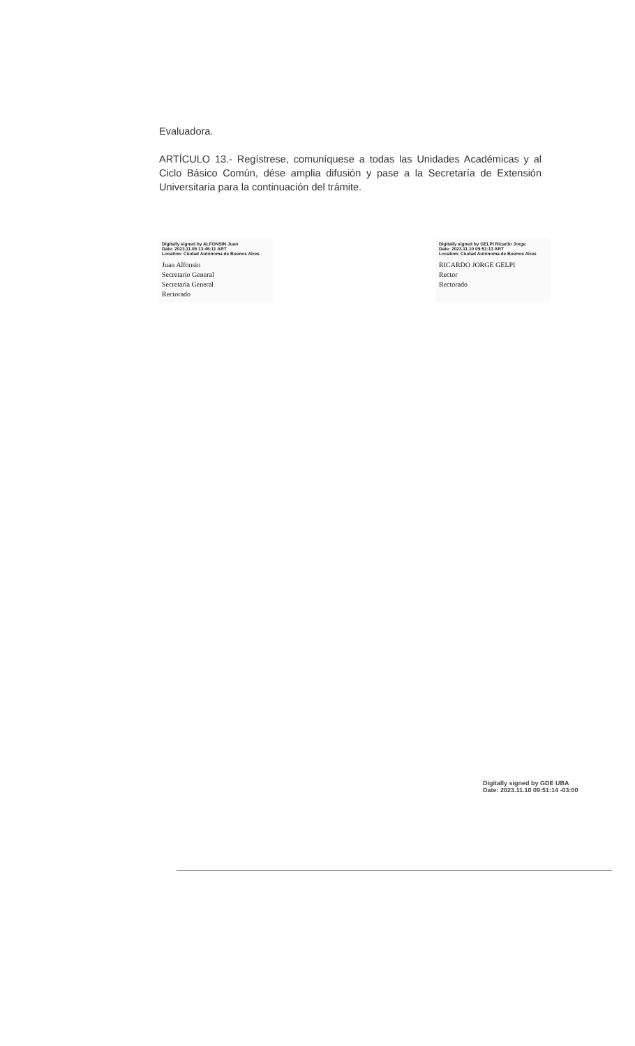Evaluadora.
ARTÍCULO 13.- Regístrese, comuníquese a todas las Unidades Académicas y al Ciclo Básico Común, dése amplia difusión y pase a la Secretaría de Extensión Universitaria para la continuación del trámite.
Digitally signed by ALFONSIN Juan
Date: 2023.11.09 13:46:11 ART
Location: Ciudad Autónoma de Buenos Aires
Juan Alfonsin
Secretario General
Secretaría General
Rectorado
Digitally signed by GELPI Ricardo Jorge
Date: 2023.11.10 09:51:13 ART
Location: Ciudad Autónoma de Buenos Aires
RICARDO JORGE GELPI
Rector
Rectorado
Digitally signed by GDE UBA
Date: 2023.11.10 09:51:14 -03:00